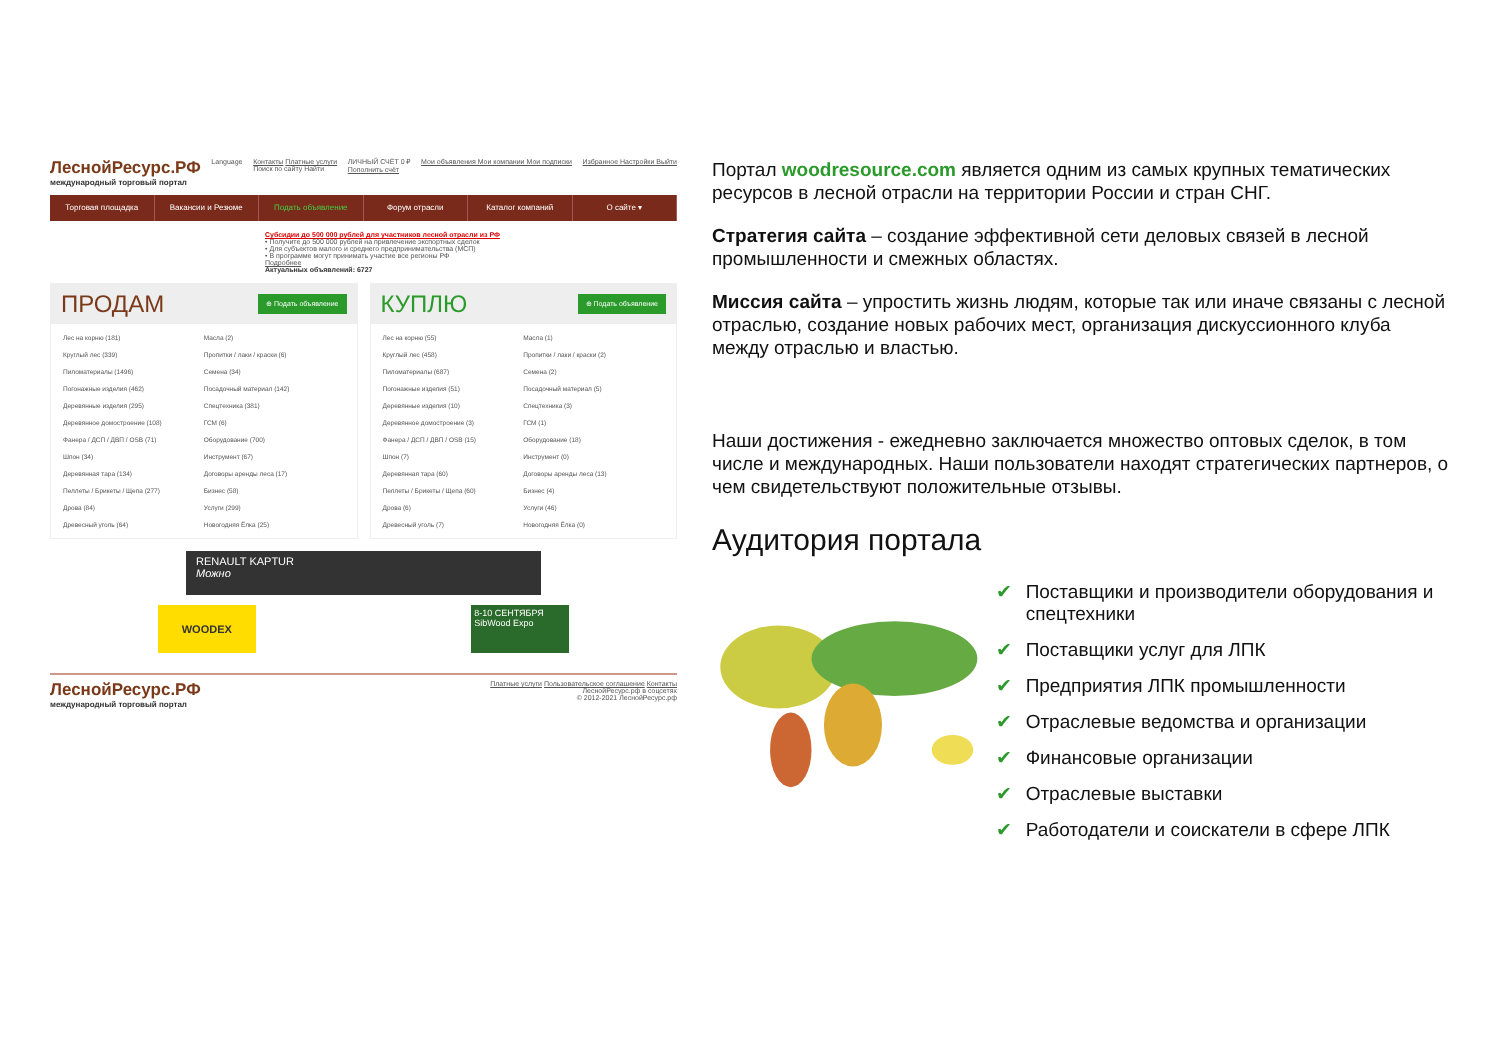ЛеснойРесурс.РФ
международный торговый портал
Language Контакты Платные услуги
Поиск по сайту Найти
ЛИЧНЫЙ СЧЁТ 0 ₽
Пополнить счёт
Мои объявления Мои компании Мои подписки
Избранное Настройки Выйти
Торговая площадка Вакансии и Резюме Подать объявление Форум отрасли Каталог компаний О сайте ▾
Субсидии до 500 000 рублей для участников лесной отрасли из РФ
• Получите до 500 000 рублей на привлечение экспортных сделок
• Для субъектов малого и среднего предпринимательства (МСП)
• В программе могут принимать участие все регионы РФ
Подробнее
Актуальных объявлений: 6727
ПРОДАМ ⊕ Подать объявление
Лес на корню (181)
Масла (2)
Круглый лес (339)
Пропитки / лаки / краски (6)
Пиломатериалы (1496)
Семена (34)
Погонажные изделия (462)
Посадочный материал (142)
Деревянные изделия (295)
Спецтехника (381)
Деревянное домостроение (108)
ГСМ (6)
Фанера / ДСП / ДВП / OSB (71)
Оборудование (700)
Шпон (34)
Инструмент (67)
Деревянная тара (134)
Договоры аренды леса (17)
Пеллеты / Брикеты / Щепа (277)
Бизнес (58)
Дрова (84)
Услуги (299)
Древесный уголь (64)
Новогодняя Ёлка (25)
КУПЛЮ ⊕ Подать объявление
Лес на корню (55)
Масла (1)
Круглый лес (458)
Пропитки / лаки / краски (2)
Пиломатериалы (687)
Семена (2)
Погонажные изделия (51)
Посадочный материал (5)
Деревянные изделия (10)
Спецтехника (3)
Деревянное домостроение (3)
ГСМ (1)
Фанера / ДСП / ДВП / OSB (15)
Оборудование (18)
Шпон (7)
Инструмент (0)
Деревянная тара (60)
Договоры аренды леса (13)
Пеллеты / Брикеты / Щепа (60)
Бизнес (4)
Дрова (6)
Услуги (46)
Древесный уголь (7)
Новогодняя Ёлка (0)
RENAULT KAPTUR
Можно
WOODEX
8-10 СЕНТЯБРЯ
SibWood Expo
ЛеснойРесурс.РФ
международный торговый портал
Платные услуги Пользовательское соглашение Контакты
ЛеснойРесурс.рф в соцсетях
© 2012-2021 ЛеснойРесурс.рф
Портал woodresource.com является одним из самых крупных тематических ресурсов в лесной отрасли на территории России и стран СНГ.
Стратегия сайта – создание эффективной сети деловых связей в лесной промышленности и смежных областях.
Миссия сайта – упростить жизнь людям, которые так или иначе связаны с лесной отраслью, создание новых рабочих мест, организация дискуссионного клуба между отраслью и властью.
Наши достижения - ежедневно заключается множество оптовых сделок, в том числе и международных. Наши пользователи находят стратегических партнеров, о чем свидетельствуют положительные отзывы.
Аудитория портала
✔ Поставщики и производители оборудования и спецтехники
✔ Поставщики услуг для ЛПК
✔ Предприятия ЛПК промышленности
✔ Отраслевые ведомства и организации
✔ Финансовые организации
✔ Отраслевые выставки
✔ Работодатели и соискатели в сфере ЛПК